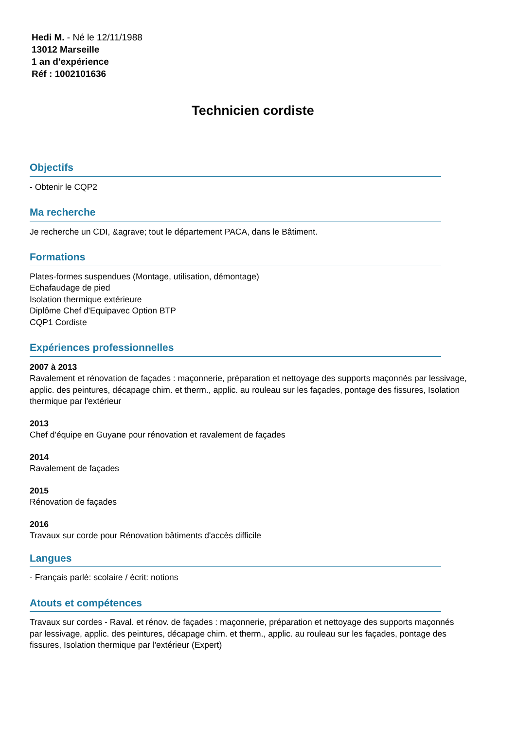Hedi M. - Né le 12/11/1988
13012 Marseille
1 an d'expérience
Réf : 1002101636
Technicien cordiste
Objectifs
- Obtenir le CQP2
Ma recherche
Je recherche un CDI, &agrave; tout le département PACA, dans le Bâtiment.
Formations
Plates-formes suspendues (Montage, utilisation, démontage)
Echafaudage de pied
Isolation thermique extérieure
Diplôme Chef d'Equipavec Option BTP
CQP1 Cordiste
Expériences professionnelles
2007 à 2013
Ravalement et rénovation de façades : maçonnerie, préparation et nettoyage des supports maçonnés par lessivage, applic. des peintures, décapage chim. et therm., applic. au rouleau sur les façades, pontage des fissures, Isolation thermique par l'extérieur
2013
Chef d'équipe en Guyane pour rénovation et ravalement de façades
2014
Ravalement de façades
2015
Rénovation de façades
2016
Travaux sur corde pour Rénovation bâtiments d'accès difficile
Langues
- Français parlé: scolaire / écrit: notions
Atouts et compétences
Travaux sur cordes - Raval. et rénov. de façades : maçonnerie, préparation et nettoyage des supports maçonnés par lessivage, applic. des peintures, décapage chim. et therm., applic. au rouleau sur les façades, pontage des fissures, Isolation thermique par l'extérieur (Expert)